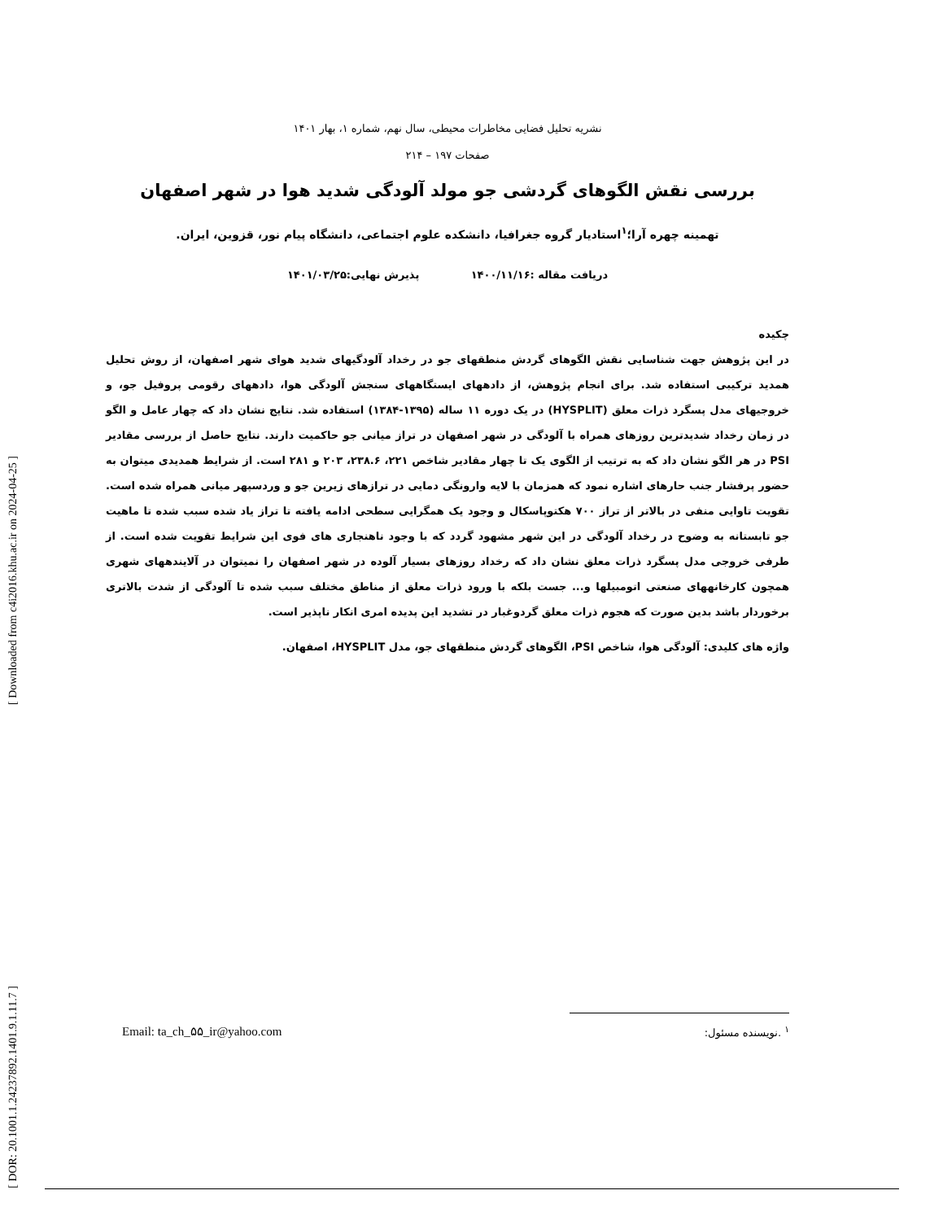[ Downloaded from c4i2016.khu.ac.ir on 2024-04-25 ]
[ DOR: 20.1001.1.24237892.1401.9.1.11.7 ]
نشریه تحلیل فضایی مخاطرات محیطی، سال نهم، شماره ۱، بهار ۱۴۰۱
صفحات ۱۹۷ – ۲۱۴
بررسی نقش الگوهای گردشی جو مولد آلودگی شدید هوا در شهر اصفهان
تهمینه چهره آرا؛<sup>۱</sup>استادیار گروه جغرافیا، دانشکده علوم اجتماعی، دانشگاه پیام نور، قزوین، ایران.
دریافت مقاله :۱۴۰۰/۱۱/۱۶ پذیرش نهایی:۱۴۰۱/۰۳/۲۵
چکیده
در این پژوهش جهت شناسایی نقش الگوهای گردش منطقهای جو در رخداد آلودگیهای شدید هوای شهر اصفهان، از روش تحلیل همدید ترکیبی استفاده شد. برای انجام پژوهش، از دادههای ایستگاههای سنجش آلودگی هوا، دادههای رقومی پروفیل جو، و خروجیهای مدل پسگرد ذرات معلق (HYSPLIT) در یک دوره ۱۱ ساله (۱۳۹۵-۱۳۸۴) استفاده شد. نتایج نشان داد که چهار عامل و الگو در زمان رخداد شدیدترین روزهای همراه با آلودگی در شهر اصفهان در تراز میانی جو حاکمیت دارند. نتایج حاصل از بررسی مقادیر PSI در هر الگو نشان داد که به ترتیب از الگوی یک تا چهار مقادیر شاخص ۲۲۱، ۲۳۸.۶، ۲۰۳ و ۲۸۱ است. از شرایط همدیدی میتوان به حضور پرفشار جنب حارهای اشاره نمود که همزمان با لایه وارونگی دمایی در ترازهای زیرین جو و وردسپهر میانی همراه شده است. تقویت تاوایی منفی در بالاتر از تراز ۷۰۰ هکتوپاسکال و وجود یک همگرایی سطحی ادامه یافته تا تراز یاد شده سبب شده تا ماهیت جو تابستانه به وضوح در رخداد آلودگی در این شهر مشهود گردد که با وجود ناهنجاری های فوی این شرایط تقویت شده است. از طرفی خروجی مدل پسگرد ذرات معلق نشان داد که رخداد روزهای بسیار آلوده در شهر اصفهان را نمیتوان در آلایندههای شهری همچون کارخانههای صنعتی اتومبیلها و... جست بلکه با ورود ذرات معلق از مناطق مختلف سبب شده تا آلودگی از شدت بالاتری برخوردار باشد بدین صورت که هجوم ذرات معلق گردوغبار در تشدید این پدیده امری انکار ناپذیر است.
واژه های کلیدی: آلودگی هوا، شاخص PSI، الگوهای گردش منطقهای جو، مدل HYSPLIT، اصفهان.
Email: ta_ch_۵۵_ir@yahoo.com <sup>۱</sup> .نویسنده مسئول: